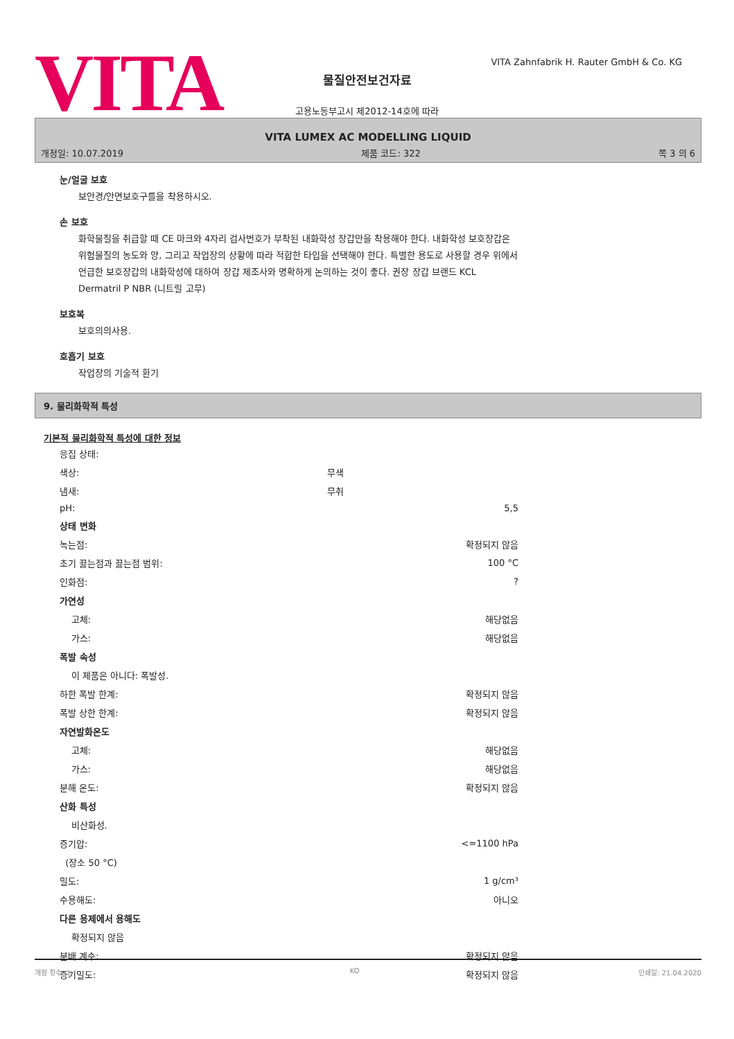VITA
VITA Zahnfabrik H. Rauter GmbH & Co. KG
물질안전보건자료
고용노동부고시 제2012-14호에 따라
VITA LUMEX AC MODELLING LIQUID
개정일: 10.07.2019 제품 코드: 322 쪽 3 의 6
눈/얼굴 보호
보안경/안면보호구를을 착용하시오.
손 보호
화학물질을 취급할 때 CE 마크와 4자리 검사번호가 부착된 내화학성 장갑만을 착용해야 한다. 내화학성 보호장갑은 위험물질의 농도와 양, 그리고 작업장의 상황에 따라 적합한 타입을 선택해야 한다. 특별한 용도로 사용할 경우 위에서 언급한 보호장갑의 내화학성에 대하여 장갑 제조사와 명확하게 논의하는 것이 좋다. 권장 장갑 브랜드 KCL Dermatril P NBR (니트릴 고무)
보호복
보호의의사용.
호흡기 보호
작업장의 기술적 환기
9. 물리화학적 특성
기본적 물리화학적 특성에 대한 정보
| 응집 상태: | | |
| 색상: | 무색 | |
| 냄새: | 무취 | |
| pH: | | 5,5 |
| 상태 변화 | | |
| 녹는점: | | 확정되지 않음 |
| 초기 끓는점과 끓는점 범위: | | 100 °C |
| 인화점: | | ? |
| 가연성 | | |
| 고체: | | 해당없음 |
| 가스: | | 해당없음 |
| 폭발 속성 | | |
| 이 제품은 아니다: 폭발성. | | |
| 하한 폭발 한계: | | 확정되지 않음 |
| 폭발 상한 한계: | | 확정되지 않음 |
| 자연발화온도 | | |
| 고체: | | 해당없음 |
| 가스: | | 해당없음 |
| 분해 온도: | | 확정되지 않음 |
| 산화 특성 | | |
| 비산화성. | | |
| 증기압: | | <=1100 hPa |
| (장소 50 °C) | | |
| 밀도: | | 1 g/cm³ |
| 수용해도: | | 아니오 |
| 다른 용제에서 용해도 | | |
| 확정되지 않음 | | |
| 분배 계수: | | 확정되지 않음 |
| 증기밀도: | | 확정되지 않음 |
개정 횟수: 1 KO 인쇄일: 21.04.2020